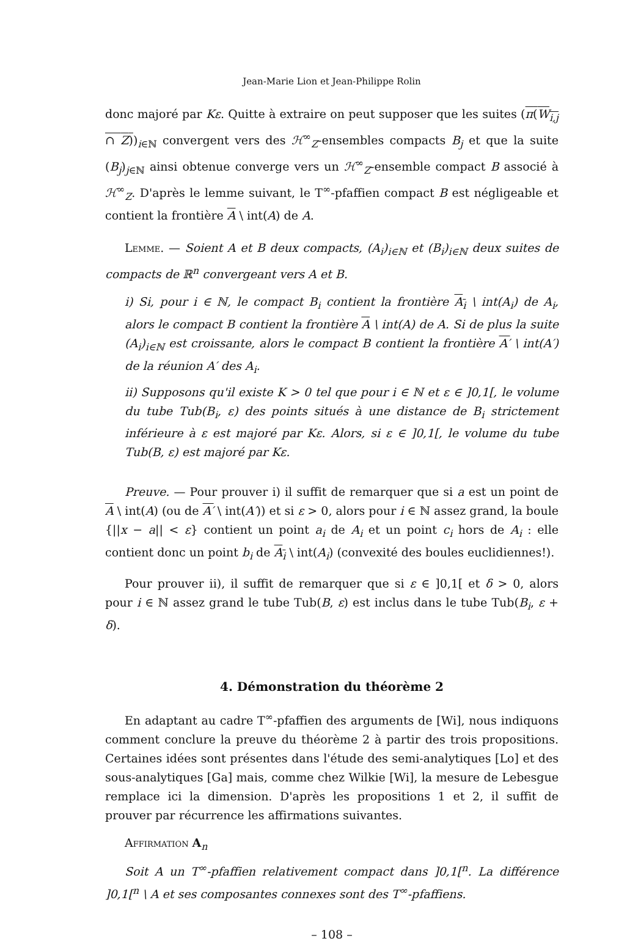Jean-Marie Lion et Jean-Philippe Rolin
donc majoré par Kε. Quitte à extraire on peut supposer que les suites (π(W<sub>i,j</sub> ∩ Z))<sub>i∈ℕ</sub> convergent vers des ℋ<sup>∞</sup><sub>Z</sub>-ensembles compacts B<sub>j</sub> et que la suite (B<sub>j</sub>)<sub>j∈ℕ</sub> ainsi obtenue converge vers un ℋ<sup>∞</sup><sub>Z</sub>-ensemble compact B associé à ℋ<sup>∞</sup><sub>Z</sub>. D'après le lemme suivant, le T<sup>∞</sup>-pfaffien compact B est négligeable et contient la frontière A \ int(A) de A.
Lemme. — Soient A et B deux compacts, (A<sub>i</sub>)<sub>i∈ℕ</sub> et (B<sub>i</sub>)<sub>i∈ℕ</sub> deux suites de compacts de ℝ<sup>n</sup> convergeant vers A et B.
i) Si, pour i ∈ ℕ, le compact B<sub>i</sub> contient la frontière A<sub>i</sub> \ int(A<sub>i</sub>) de A<sub>i</sub>, alors le compact B contient la frontière A \ int(A) de A. Si de plus la suite (A<sub>i</sub>)<sub>i∈ℕ</sub> est croissante, alors le compact B contient la frontière A′ \ int(A′) de la réunion A′ des A<sub>i</sub>.
ii) Supposons qu'il existe K > 0 tel que pour i ∈ ℕ et ε ∈ ]0,1[, le volume du tube Tub(B<sub>i</sub>, ε) des points situés à une distance de B<sub>i</sub> strictement inférieure à ε est majoré par Kε. Alors, si ε ∈ ]0,1[, le volume du tube Tub(B, ε) est majoré par Kε.
Preuve. — Pour prouver i) il suffit de remarquer que si a est un point de A \ int(A) (ou de A′ \ int(A′)) et si ε > 0, alors pour i ∈ ℕ assez grand, la boule {||x − a|| < ε} contient un point a<sub>i</sub> de A<sub>i</sub> et un point c<sub>i</sub> hors de A<sub>i</sub> : elle contient donc un point b<sub>i</sub> de A<sub>i</sub> \ int(A<sub>i</sub>) (convexité des boules euclidiennes!).
Pour prouver ii), il suffit de remarquer que si ε ∈ ]0,1[ et δ > 0, alors pour i ∈ ℕ assez grand le tube Tub(B, ε) est inclus dans le tube Tub(B<sub>i</sub>, ε + δ).
4. Démonstration du théorème 2
En adaptant au cadre T<sup>∞</sup>-pfaffien des arguments de [Wi], nous indiquons comment conclure la preuve du théorème 2 à partir des trois propositions. Certaines idées sont présentes dans l'étude des semi-analytiques [Lo] et des sous-analytiques [Ga] mais, comme chez Wilkie [Wi], la mesure de Lebesgue remplace ici la dimension. D'après les propositions 1 et 2, il suffit de prouver par récurrence les affirmations suivantes.
Affirmation A<sub>n</sub>
Soit A un T<sup>∞</sup>-pfaffien relativement compact dans ]0,1[<sup>n</sup>. La différence ]0,1[<sup>n</sup> \ A et ses composantes connexes sont des T<sup>∞</sup>-pfaffiens.
– 108 –